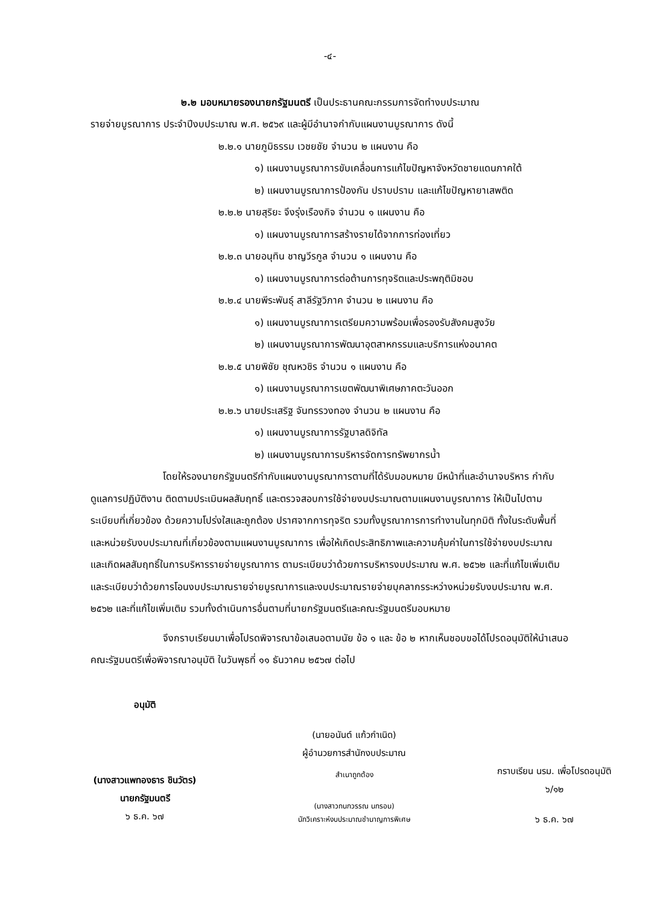-๔-
๒.๒ มอบหมายรองนายกรัฐมนตรี เป็นประธานคณะกรรมการจัดทำงบประมาณ
รายจ่ายบูรณาการ ประจำปีงบประมาณ พ.ศ. ๒๕๖๙ และผู้มีอำนาจกำกับแผนงานบูรณาการ ดังนี้
๒.๒.๑ นายภูมิธรรม เวชยชัย จำนวน ๒ แผนงาน คือ
๑) แผนงานบูรณาการขับเคลื่อนการแก้ไขปัญหาจังหวัดชายแดนภาคใต้
๒) แผนงานบูรณาการป้องกัน ปราบปราม และแก้ไขปัญหายาเสพติด
๒.๒.๒ นายสุริยะ จึงรุ่งเรืองกิจ จำนวน ๑ แผนงาน คือ
๑) แผนงานบูรณาการสร้างรายได้จากการท่องเที่ยว
๒.๒.๓ นายอนุทิน ชาญวีรกูล จำนวน ๑ แผนงาน คือ
๑) แผนงานบูรณาการต่อต้านการทุจริตและประพฤติมิชอบ
๒.๒.๔ นายพีระพันธุ์ สาลีรัฐวิภาค จำนวน ๒ แผนงาน คือ
๑) แผนงานบูรณาการเตรียมความพร้อมเพื่อรองรับสังคมสูงวัย
๒) แผนงานบูรณาการพัฒนาอุตสาหกรรมและบริการแห่งอนาคต
๒.๒.๕ นายพิชัย ชุณหวชิร จำนวน ๑ แผนงาน คือ
๑) แผนงานบูรณาการเขตพัฒนาพิเศษภาคตะวันออก
๒.๒.๖ นายประเสริฐ จันทรรวงทอง จำนวน ๒ แผนงาน คือ
๑) แผนงานบูรณาการรัฐบาลดิจิทัล
๒) แผนงานบูรณาการบริหารจัดการทรัพยากรน้ำ
โดยให้รองนายกรัฐมนตรีกำกับแผนงานบูรณาการตามที่ได้รับมอบหมาย มีหน้าที่และอำนาจบริหาร กำกับ ดูแลการปฏิบัติงาน ติดตามประเมินผลสัมฤทธิ์ และตรวจสอบการใช้จ่ายงบประมาณตามแผนงานบูรณาการ ให้เป็นไปตามระเบียบที่เกี่ยวข้อง ด้วยความโปร่งใสและถูกต้อง ปราศจากการทุจริต รวมทั้งบูรณาการการทำงานในทุกมิติ ทั้งในระดับพื้นที่และหน่วยรับงบประมาณที่เกี่ยวข้องตามแผนงานบูรณาการ เพื่อให้เกิดประสิทธิภาพและความคุ้มค่าในการใช้จ่ายงบประมาณ และเกิดผลสัมฤทธิ์ในการบริหารรายจ่ายบูรณาการ ตามระเบียบว่าด้วยการบริหารงบประมาณ พ.ศ. ๒๕๖๒ และที่แก้ไขเพิ่มเติม และระเบียบว่าด้วยการโอนงบประมาณรายจ่ายบูรณาการและงบประมาณรายจ่ายบุคลากรระหว่างหน่วยรับงบประมาณ พ.ศ. ๒๕๖๒ และที่แก้ไขเพิ่มเติม รวมทั้งดำเนินการอื่นตามที่นายกรัฐมนตรีและคณะรัฐมนตรีมอบหมาย
จึงกราบเรียนมาเพื่อโปรดพิจารณาข้อเสนอตามนัย ข้อ ๑ และ ข้อ ๒ หากเห็นชอบขอได้โปรดอนุมัติให้นำเสนอคณะรัฐมนตรีเพื่อพิจารณาอนุมัติ ในวันพุธที่ ๑๑ ธันวาคม ๒๕๖๗ ต่อไป
อนุมัติ
(นางสาวแพทองธาร ชินวัตร)
นายกรัฐมนตรี
๖ ธ.ค. ๖๗
(นายอนันต์ แก้วกำเนิด)
ผู้อำนวยการสำนักงบประมาณ
สำเนาถูกต้อง
(นางสาวกนกวรรณ นกรอน)
นักวิเคราะห์งบประมาณชำนาญการพิเศษ
กราบเรียน นรม. เพื่อโปรดอนุมัติ
๖/๑๒
๖ ธ.ค. ๖๗